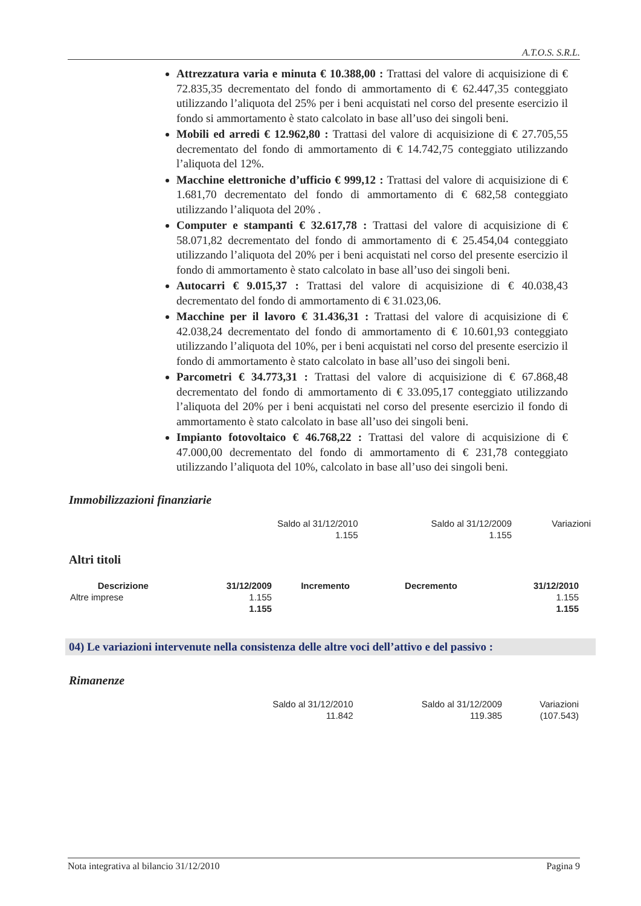A.T.O.S. S.R.L.
Attrezzatura varia e minuta € 10.388,00 : Trattasi del valore di acquisizione di € 72.835,35 decrementato del fondo di ammortamento di € 62.447,35 conteggiato utilizzando l’aliquota del 25% per i beni acquistati nel corso del presente esercizio il fondo si ammortamento è stato calcolato in base all’uso dei singoli beni.
Mobili ed arredi € 12.962,80 : Trattasi del valore di acquisizione di € 27.705,55 decrementato del fondo di ammortamento di € 14.742,75 conteggiato utilizzando l’aliquota del 12%.
Macchine elettroniche d’ufficio € 999,12 : Trattasi del valore di acquisizione di € 1.681,70 decrementato del fondo di ammortamento di € 682,58 conteggiato utilizzando l’aliquota del 20% .
Computer e stampanti € 32.617,78 : Trattasi del valore di acquisizione di € 58.071,82 decrementato del fondo di ammortamento di € 25.454,04 conteggiato utilizzando l’aliquota del 20% per i beni acquistati nel corso del presente esercizio il fondo di ammortamento è stato calcolato in base all’uso dei singoli beni.
Autocarri € 9.015,37 : Trattasi del valore di acquisizione di € 40.038,43 decrementato del fondo di ammortamento di € 31.023,06.
Macchine per il lavoro € 31.436,31 : Trattasi del valore di acquisizione di € 42.038,24 decrementato del fondo di ammortamento di € 10.601,93 conteggiato utilizzando l’aliquota del 10%, per i beni acquistati nel corso del presente esercizio il fondo di ammortamento è stato calcolato in base all’uso dei singoli beni.
Parcometri € 34.773,31 : Trattasi del valore di acquisizione di € 67.868,48 decrementato del fondo di ammortamento di € 33.095,17 conteggiato utilizzando l’aliquota del 20% per i beni acquistati nel corso del presente esercizio il fondo di ammortamento è stato calcolato in base all’uso dei singoli beni.
Impianto fotovoltaico € 46.768,22 : Trattasi del valore di acquisizione di € 47.000,00 decrementato del fondo di ammortamento di € 231,78 conteggiato utilizzando l’aliquota del 10%, calcolato in base all’uso dei singoli beni.
Immobilizzazioni finanziarie
| Saldo al 31/12/2010 | Saldo al 31/12/2009 | Variazioni |
| 1.155 | 1.155 | |
Altri titoli
| Descrizione | 31/12/2009 | Incremento | Decremento | 31/12/2010 |
| --- | --- | --- | --- | --- |
| Altre imprese | 1.155 | | | 1.155 |
| | 1.155 | | | 1.155 |
04) Le variazioni intervenute nella consistenza delle altre voci dell’attivo e del passivo :
Rimanenze
| Saldo al 31/12/2010 | Saldo al 31/12/2009 | Variazioni |
| 11.842 | 119.385 | (107.543) |
Nota integrativa al bilancio 31/12/2010 Pagina 9